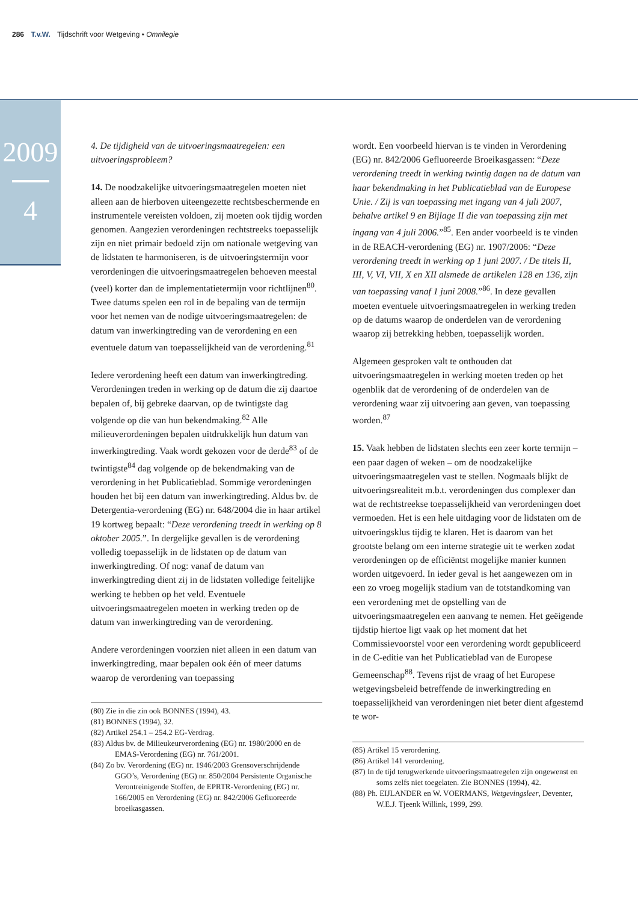286 T.v.W. Tijdschrift voor Wetgeving • Omnilegie
2009
4
4. De tijdigheid van de uitvoeringsmaatregelen: een uitvoeringsprobleem?
14. De noodzakelijke uitvoeringsmaatregelen moeten niet alleen aan de hierboven uiteengezette rechtsbeschermende en instrumentele vereisten voldoen, zij moeten ook tijdig worden genomen. Aangezien verordeningen rechtstreeks toepasselijk zijn en niet primair bedoeld zijn om nationale wetgeving van de lidstaten te harmoniseren, is de uitvoeringstermijn voor verordeningen die uitvoeringsmaatregelen behoeven meestal (veel) korter dan de implementatietermijn voor richtlijnen<sup>80</sup>. Twee datums spelen een rol in de bepaling van de termijn voor het nemen van de nodige uitvoeringsmaatregelen: de datum van inwerkingtreding van de verordening en een eventuele datum van toepasselijkheid van de verordening.<sup>81</sup>
Iedere verordening heeft een datum van inwerkingtreding. Verordeningen treden in werking op de datum die zij daartoe bepalen of, bij gebreke daarvan, op de twintigste dag volgende op die van hun bekendmaking.<sup>82</sup> Alle milieuverordeningen bepalen uitdrukkelijk hun datum van inwerkingtreding. Vaak wordt gekozen voor de derde<sup>83</sup> of de twintigste<sup>84</sup> dag volgende op de bekendmaking van de verordening in het Publicatieblad. Sommige verordeningen houden het bij een datum van inwerkingtreding. Aldus bv. de Detergentia-verordening (EG) nr. 648/2004 die in haar artikel 19 kortweg bepaalt: “Deze verordening treedt in werking op 8 oktober 2005.”. In dergelijke gevallen is de verordening volledig toepasselijk in de lidstaten op de datum van inwerkingtreding. Of nog: vanaf de datum van inwerkingtreding dient zij in de lidstaten volledige feitelijke werking te hebben op het veld. Eventuele uitvoeringsmaatregelen moeten in werking treden op de datum van inwerkingtreding van de verordening.
Andere verordeningen voorzien niet alleen in een datum van inwerkingtreding, maar bepalen ook één of meer datums waarop de verordening van toepassing
(80) Zie in die zin ook BONNES (1994), 43.
(81) BONNES (1994), 32.
(82) Artikel 254.1 – 254.2 EG-Verdrag.
(83) Aldus bv. de Milieukeurverordening (EG) nr. 1980/2000 en de EMAS-Verordening (EG) nr. 761/2001.
(84) Zo bv. Verordening (EG) nr. 1946/2003 Grensoverschrijdende GGO’s, Verordening (EG) nr. 850/2004 Persistente Organische Verontreinigende Stoffen, de EPRTR-Verordening (EG) nr. 166/2005 en Verordening (EG) nr. 842/2006 Gefluoreerde broeikasgassen.
wordt. Een voorbeeld hiervan is te vinden in Verordening (EG) nr. 842/2006 Gefluoreerde Broeikasgassen: “Deze verordening treedt in werking twintig dagen na de datum van haar bekendmaking in het Publicatieblad van de Europese Unie. / Zij is van toepassing met ingang van 4 juli 2007, behalve artikel 9 en Bijlage II die van toepassing zijn met ingang van 4 juli 2006.”<sup>85</sup>. Een ander voorbeeld is te vinden in de REACH-verordening (EG) nr. 1907/2006: “Deze verordening treedt in werking op 1 juni 2007. / De titels II, III, V, VI, VII, X en XII alsmede de artikelen 128 en 136, zijn van toepassing vanaf 1 juni 2008.”<sup>86</sup>. In deze gevallen moeten eventuele uitvoeringsmaatregelen in werking treden op de datums waarop de onderdelen van de verordening waarop zij betrekking hebben, toepasselijk worden.
Algemeen gesproken valt te onthouden dat uitvoeringsmaatregelen in werking moeten treden op het ogenblik dat de verordening of de onderdelen van de verordening waar zij uitvoering aan geven, van toepassing worden.<sup>87</sup>
15. Vaak hebben de lidstaten slechts een zeer korte termijn – een paar dagen of weken – om de noodzakelijke uitvoeringsmaatregelen vast te stellen. Nogmaals blijkt de uitvoeringsrealiteit m.b.t. verordeningen dus complexer dan wat de rechtstreekse toepasselijkheid van verordeningen doet vermoeden. Het is een hele uitdaging voor de lidstaten om de uitvoeringsklus tijdig te klaren. Het is daarom van het grootste belang om een interne strategie uit te werken zodat verordeningen op de efficiëntst mogelijke manier kunnen worden uitgevoerd. In ieder geval is het aangewezen om in een zo vroeg mogelijk stadium van de totstandkoming van een verordening met de opstelling van de uitvoeringsmaatregelen een aanvang te nemen. Het geëigende tijdstip hiertoe ligt vaak op het moment dat het Commissievoorstel voor een verordening wordt gepubliceerd in de C-editie van het Publicatieblad van de Europese Gemeenschap<sup>88</sup>. Tevens rijst de vraag of het Europese wetgevingsbeleid betreffende de inwerkingtreding en toepasselijkheid van verordeningen niet beter dient afgestemd te wor-
(85) Artikel 15 verordening.
(86) Artikel 141 verordening.
(87) In de tijd terugwerkende uitvoeringsmaatregelen zijn ongewenst en soms zelfs niet toegelaten. Zie BONNES (1994), 42.
(88) Ph. EIJLANDER en W. VOERMANS, Wetgevingsleer, Deventer, W.E.J. Tjeenk Willink, 1999, 299.